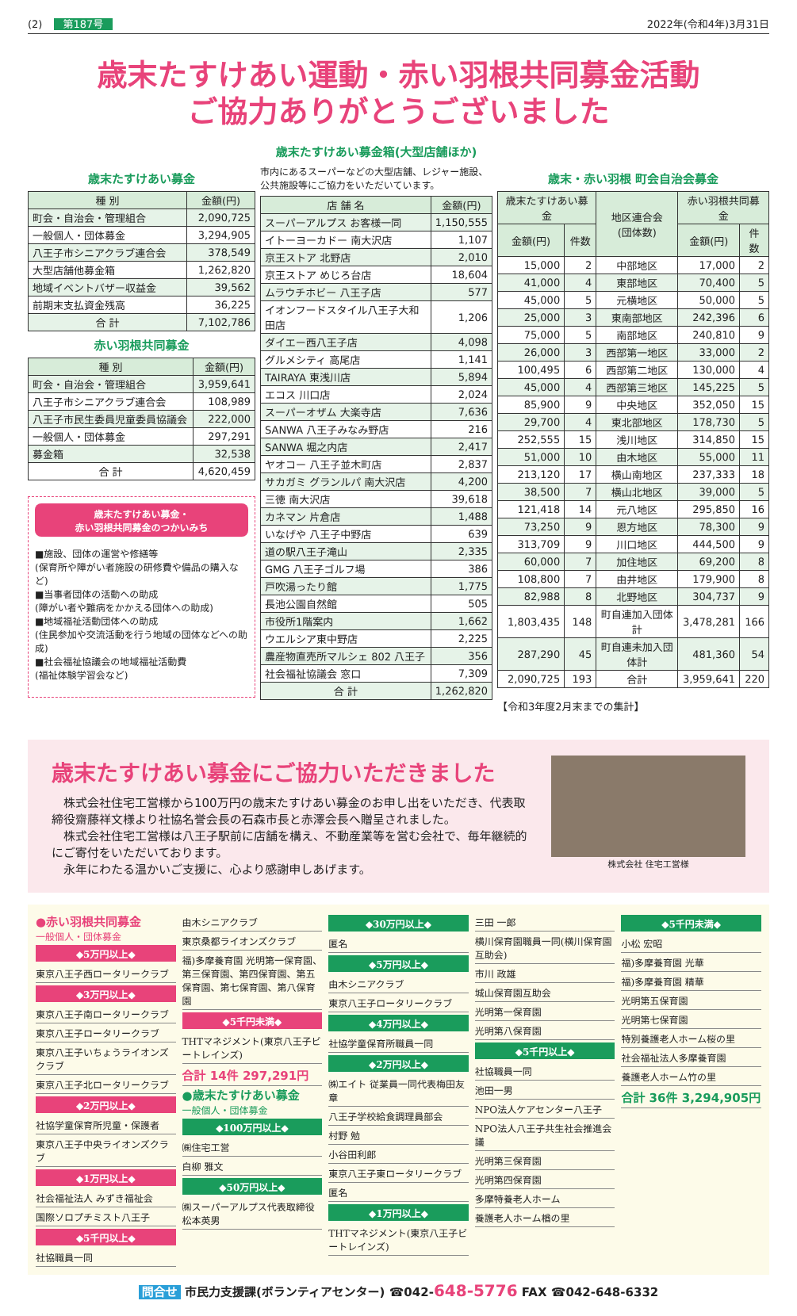(2) 第187号 2022年(令和4年)3月31日
歳末たすけあい運動・赤い羽根共同募金活動
ご協力ありがとうございました
歳末たすけあい募金
| 種 別 | 金額(円) |
| --- | --- |
| 町会・自治会・管理組合 | 2,090,725 |
| 一般個人・団体募金 | 3,294,905 |
| 八王子市シニアクラブ連合会 | 378,549 |
| 大型店舗他募金箱 | 1,262,820 |
| 地域イベントバザー収益金 | 39,562 |
| 前期末支払資金残高 | 36,225 |
| 合 計 | 7,102,786 |
赤い羽根共同募金
| 種 別 | 金額(円) |
| --- | --- |
| 町会・自治会・管理組合 | 3,959,641 |
| 八王子市シニアクラブ連合会 | 108,989 |
| 八王子市民生委員児童委員協議会 | 222,000 |
| 一般個人・団体募金 | 297,291 |
| 募金箱 | 32,538 |
| 合 計 | 4,620,459 |
歳末たすけあい募金・
赤い羽根共同募金のつかいみち
■施設、団体の運営や修繕等
(保育所や障がい者施設の研修費や備品の購入など)
■当事者団体の活動への助成
(障がい者や難病をかかえる団体への助成)
■地域福祉活動団体への助成
(住民参加や交流活動を行う地域の団体などへの助成)
■社会福祉協議会の地域福祉活動費
(福祉体験学習会など)
歳末たすけあい募金箱(大型店舗ほか)
市内にあるスーパーなどの大型店舗、レジャー施設、公共施設等にご協力をいただいています。
| 店 舗 名 | 金額(円) |
| --- | --- |
| スーパーアルプス お客様一同 | 1,150,555 |
| イトーヨーカドー 南大沢店 | 1,107 |
| 京王ストア 北野店 | 2,010 |
| 京王ストア めじろ台店 | 18,604 |
| ムラウチホビー 八王子店 | 577 |
| イオンフードスタイル八王子大和田店 | 1,206 |
| ダイエー西八王子店 | 4,098 |
| グルメシティ 高尾店 | 1,141 |
| TAIRAYA 東浅川店 | 5,894 |
| エコス 川口店 | 2,024 |
| スーパーオザム 大楽寺店 | 7,636 |
| SANWA 八王子みなみ野店 | 216 |
| SANWA 堀之内店 | 2,417 |
| ヤオコー 八王子並木町店 | 2,837 |
| サカガミ グランルパ 南大沢店 | 4,200 |
| 三徳 南大沢店 | 39,618 |
| カネマン 片倉店 | 1,488 |
| いなげや 八王子中野店 | 639 |
| 道の駅八王子滝山 | 2,335 |
| GMG 八王子ゴルフ場 | 386 |
| 戸吹湯ったり館 | 1,775 |
| 長池公園自然館 | 505 |
| 市役所1階案内 | 1,662 |
| ウエルシア東中野店 | 2,225 |
| 農産物直売所マルシェ 802 八王子 | 356 |
| 社会福祉協議会 窓口 | 7,309 |
| 合 計 | 1,262,820 |
歳末・赤い羽根 町会自治会募金
| 歳末たすけあい募金 | | 地区連合会 (団体数) | 赤い羽根共同募金 | |
| --- | --- | --- | --- | --- |
| 金額(円) | 件数 | | 金額(円) | 件数 |
| 15,000 | 2 | 中部地区 | 17,000 | 2 |
| 41,000 | 4 | 東部地区 | 70,400 | 5 |
| 45,000 | 5 | 元横地区 | 50,000 | 5 |
| 25,000 | 3 | 東南部地区 | 242,396 | 6 |
| 75,000 | 5 | 南部地区 | 240,810 | 9 |
| 26,000 | 3 | 西部第一地区 | 33,000 | 2 |
| 100,495 | 6 | 西部第二地区 | 130,000 | 4 |
| 45,000 | 4 | 西部第三地区 | 145,225 | 5 |
| 85,900 | 9 | 中央地区 | 352,050 | 15 |
| 29,700 | 4 | 東北部地区 | 178,730 | 5 |
| 252,555 | 15 | 浅川地区 | 314,850 | 15 |
| 51,000 | 10 | 由木地区 | 55,000 | 11 |
| 213,120 | 17 | 横山南地区 | 237,333 | 18 |
| 38,500 | 7 | 横山北地区 | 39,000 | 5 |
| 121,418 | 14 | 元八地区 | 295,850 | 16 |
| 73,250 | 9 | 恩方地区 | 78,300 | 9 |
| 313,709 | 9 | 川口地区 | 444,500 | 9 |
| 60,000 | 7 | 加住地区 | 69,200 | 8 |
| 108,800 | 7 | 由井地区 | 179,900 | 8 |
| 82,988 | 8 | 北野地区 | 304,737 | 9 |
| 1,803,435 | 148 | 町自連加入団体計 | 3,478,281 | 166 |
| 287,290 | 45 | 町自連未加入団体計 | 481,360 | 54 |
| 2,090,725 | 193 | 合計 | 3,959,641 | 220 |
【令和3年度2月末までの集計】
歳末たすけあい募金にご協力いただきました
　株式会社住宅工営様から100万円の歳末たすけあい募金のお申し出をいただき、代表取締役齋藤祥文様より社協名誉会長の石森市長と赤澤会長へ贈呈されました。
　株式会社住宅工営様は八王子駅前に店舗を構え、不動産業等を営む会社で、毎年継続的にご寄付をいただいております。
　永年にわたる温かいご支援に、心より感謝申しあげます。
株式会社 住宅工営様
●赤い羽根共同募金
一般個人・団体募金
◆5万円以上◆
東京八王子西ロータリークラブ
◆3万円以上◆
東京八王子南ロータリークラブ
東京八王子ロータリークラブ
東京八王子いちょうライオンズクラブ
東京八王子北ロータリークラブ
◆2万円以上◆
社協学童保育所児童・保護者
東京八王子中央ライオンズクラブ
◆1万円以上◆
社会福祉法人 みずき福祉会
国際ソロプチミスト八王子
◆5千円以上◆
社協職員一同
由木シニアクラブ
東京桑都ライオンズクラブ
福)多摩養育園 光明第一保育園、第三保育園、第四保育園、第五保育園、第七保育園、第八保育園
◆5千円未満◆
THTマネジメント(東京八王子ビートレインズ)
合計 14件 297,291円
●歳末たすけあい募金
一般個人・団体募金
◆100万円以上◆
㈱住宅工営
白柳 雅文
◆50万円以上◆
㈱スーパーアルプス代表取締役松本英男
◆30万円以上◆
匿名
◆5万円以上◆
由木シニアクラブ
東京八王子ロータリークラブ
◆4万円以上◆
社協学童保育所職員一同
◆2万円以上◆
㈱エイト 従業員一同代表梅田友章
八王子学校給食調理員部会
村野 勉
小谷田利郎
東京八王子東ロータリークラブ
匿名
◆1万円以上◆
THTマネジメント(東京八王子ビートレインズ)
三田 一郎
横川保育園職員一同(横川保育園互助会)
市川 政雄
城山保育園互助会
光明第一保育園
光明第八保育園
◆5千円以上◆
社協職員一同
池田一男
NPO法人ケアセンター八王子
NPO法人八王子共生社会推進会議
光明第三保育園
光明第四保育園
多摩特養老人ホーム
養護老人ホーム楢の里
◆5千円未満◆
小松 宏昭
福)多摩養育園 光華
福)多摩養育園 精華
光明第五保育園
光明第七保育園
特別養護老人ホーム桜の里
社会福祉法人多摩養育園
養護老人ホーム竹の里
合計 36件 3,294,905円
問合せ 市民力支援課(ボランティアセンター) ☎042-648-5776 FAX ☎042-648-6332